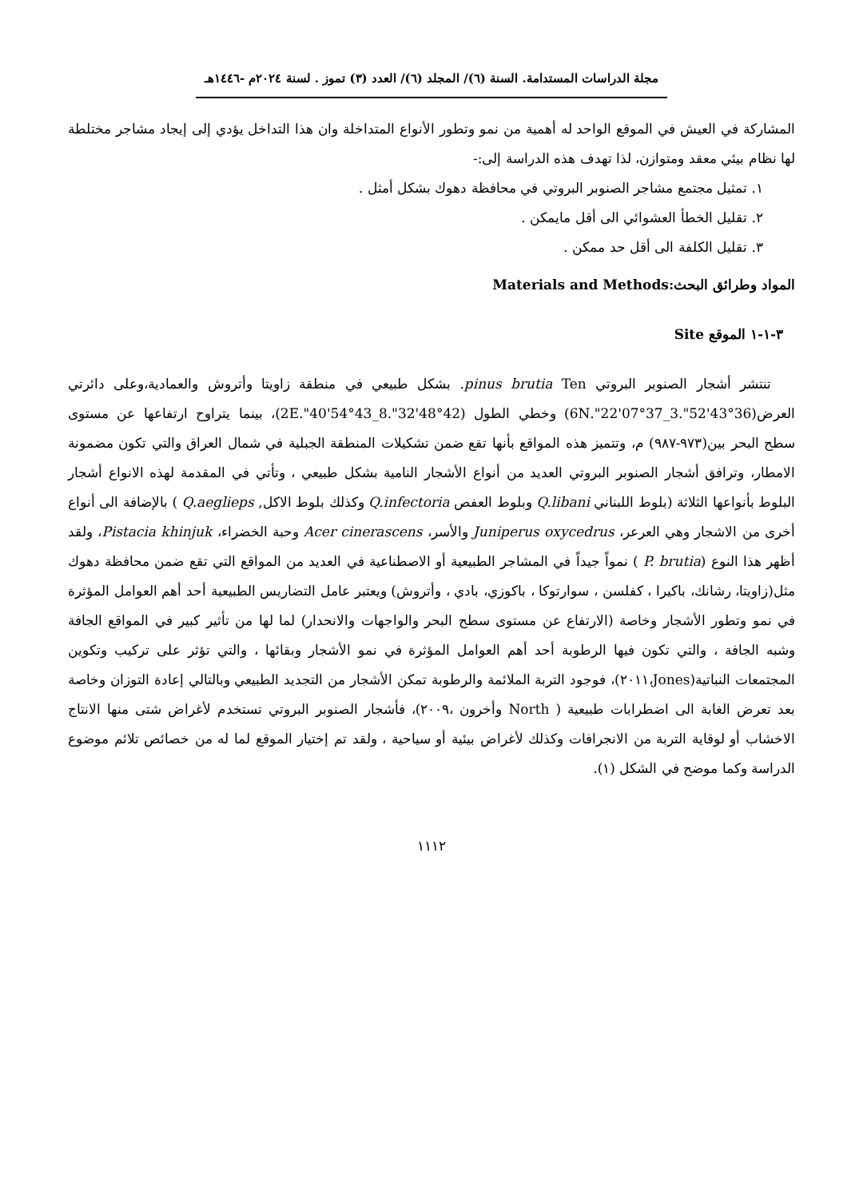مجلة الدراسات المستدامة. السنة (٦)/ المجلد (٦)/ العدد (٣) تموز . لسنة ٢٠٢٤م -١٤٤٦هـ
المشاركة في العيش في الموقع الواحد له أهمية من نمو وتطور الأنواع المتداخلة وان هذا التداخل يؤدي إلى إيجاد مشاجر مختلطة لها نظام بيئي معقد ومتوازن، لذا تهدف هذه الدراسة إلى:-
١. تمثيل مجتمع مشاجر الصنوبر البروتي في محافظة دهوك بشكل أمثل .
٢. تقليل الخطأ العشوائي الى أقل مايمكن .
٣. تقليل الكلفة الى أقل حد ممكن .
المواد وطرائق البحث:Materials and Methods
٣-١-١ الموقع Site
تنتشر أشجار الصنوبر البروتي pinus brutia Ten. بشكل طبيعي في منطقة زاويتا وأتروش والعمادية،وعلى دائرتي العرض(36°43'52".3_37°07'22".6N) وخطي الطول (42°48'32".8_43°54'40".2E)، بينما يتراوح ارتفاعها عن مستوى سطح البحر بين(٩٧٣-٩٨٧) م، وتتميز هذه المواقع بأنها تقع ضمن تشكيلات المنطقة الجبلية في شمال العراق والتي تكون مضمونة الامطار، وترافق أشجار الصنوبر البروتي العديد من أنواع الأشجار النامية بشكل طبيعي ، وتأتي في المقدمة لهذه الانواع أشجار البلوط بأنواعها الثلاثة (بلوط اللبناني Q.libani وبلوط العفص Q.infectoria وكذلك بلوط الاكل, Q.aeglieps ) بالإضافة الى أنواع أخرى من الاشجار وهي العرعر، Juniperus oxycedrus والأسر، Acer cinerascens وحبة الخضراء، Pistacia khinjuk، ولقد أظهر هذا النوع (P. brutia ) نمواً جيداً في المشاجر الطبيعية أو الاصطناعية في العديد من المواقع التي تقع ضمن محافظة دهوك مثل(زاويتا، رشانك، باكيرا ، كفلسن ، سوارتوكا ، باكوزي، بادي ، وأتروش) ويعتبر عامل التضاريس الطبيعية أحد أهم العوامل المؤثرة في نمو وتطور الأشجار وخاصة (الارتفاع عن مستوى سطح البحر والواجهات والانحدار) لما لها من تأثير كبير في المواقع الجافة وشبه الجافة ، والتي تكون فيها الرطوبة أحد أهم العوامل المؤثرة في نمو الأشجار وبقائها ، والتي تؤثر على تركيب وتكوين المجتمعات النباتية(Jones،٢٠١١)، فوجود التربة الملائمة والرطوبة تمكن الأشجار من التجديد الطبيعي وبالتالي إعادة التوزان وخاصة بعد تعرض الغابة الى اضطرابات طبيعية ( North وأخرون ،٢٠٠٩)، فأشجار الصنوبر البروتي تستخدم لأغراض شتى منها الانتاج الاخشاب أو لوقاية التربة من الانجرافات وكذلك لأغراض بيئية أو سياحية ، ولقد تم إختيار الموقع لما له من خصائص تلائم موضوع الدراسة وكما موضح في الشكل (١).
١١١٢